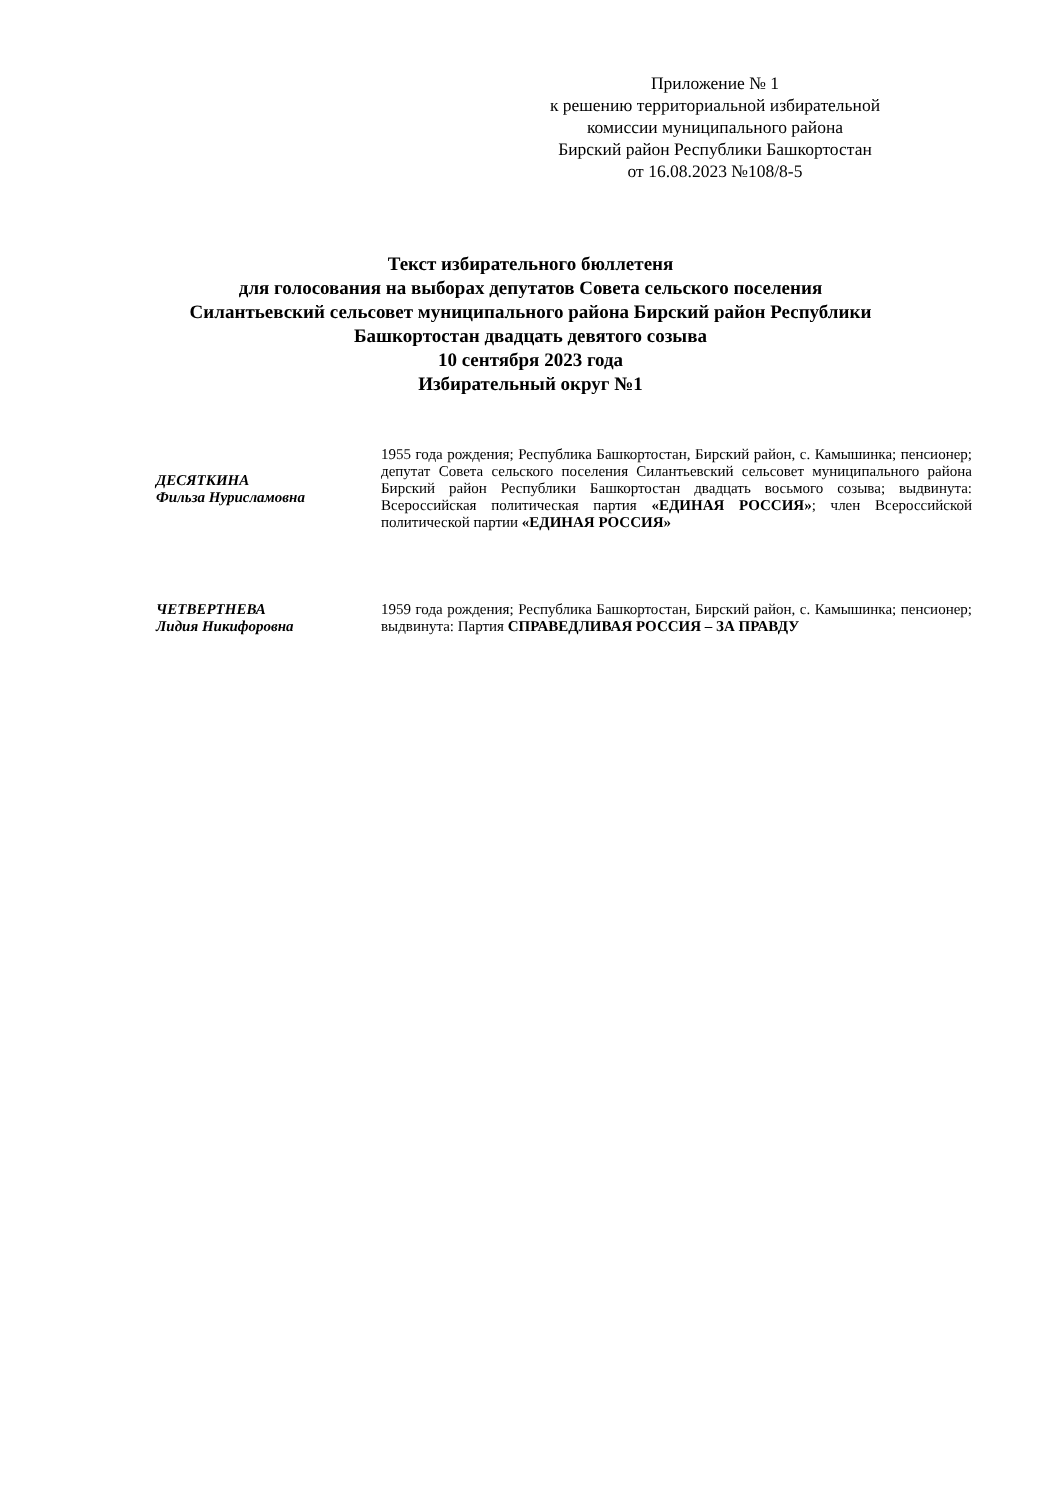Приложение № 1
к решению территориальной избирательной комиссии муниципального района
Бирский район Республики Башкортостан
от 16.08.2023 №108/8-5
Текст избирательного бюллетеня
для голосования на выборах депутатов Совета сельского поселения
Силантьевский сельсовет муниципального района Бирский район Республики
Башкортостан двадцать девятого созыва
10 сентября 2023 года
Избирательный округ №1
ДЕСЯТКИНА
Фильза Нурисламовна
1955 года рождения; Республика Башкортостан, Бирский район, с. Камышинка; пенсионер; депутат Совета сельского поселения Силантьевский сельсовет муниципального района Бирский район Республики Башкортостан двадцать восьмого созыва; выдвинута: Всероссийская политическая партия «ЕДИНАЯ РОССИЯ»; член Всероссийской политической партии «ЕДИНАЯ РОССИЯ»
ЧЕТВЕРТНЕВА
Лидия Никифоровна
1959 года рождения; Республика Башкортостан, Бирский район, с. Камышинка; пенсионер; выдвинута: Партия СПРАВЕДЛИВАЯ РОССИЯ – ЗА ПРАВДУ